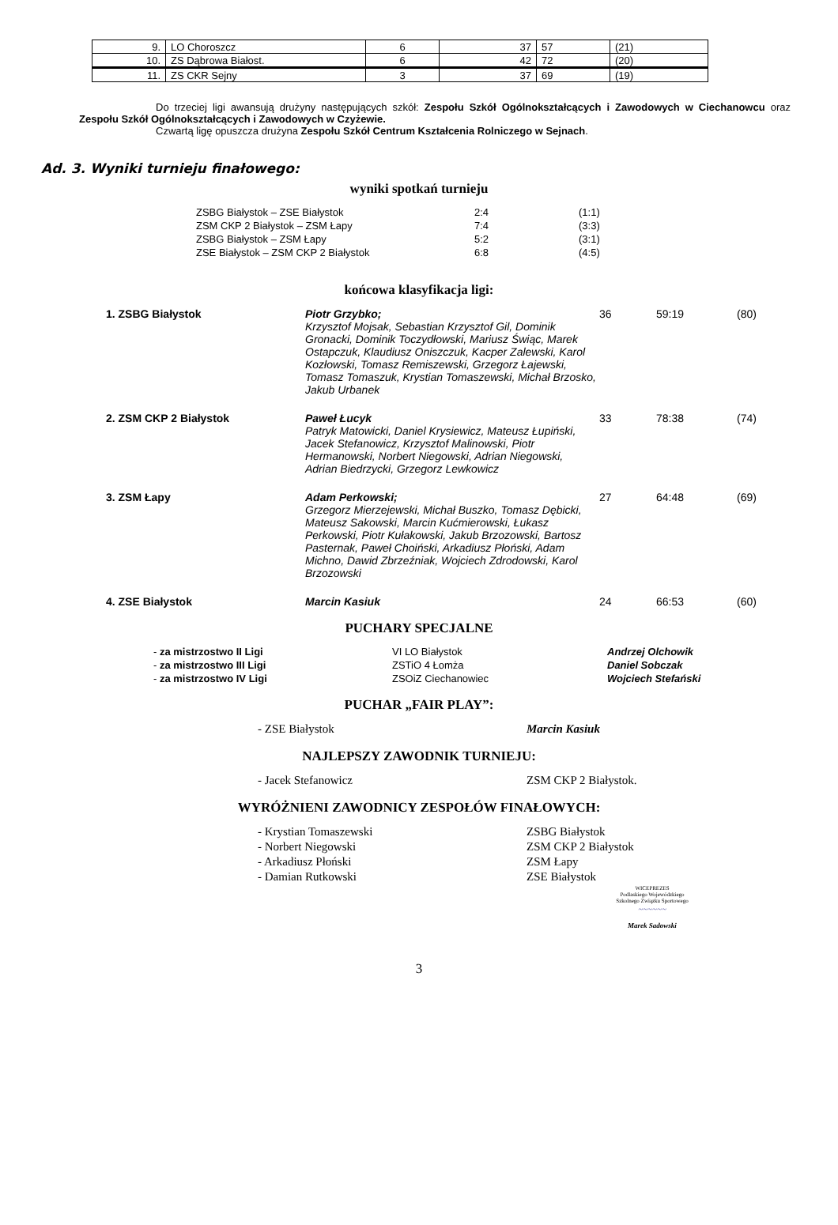| 9. | LO Choroszcz | 6 | 37 | 57 | (21) |
| 10. | ZS Dąbrowa Białost. | 6 | 42 | 72 | (20) |
| 11. | ZS CKR Sejny | 3 | 37 | 69 | (19) |
Do trzeciej ligi awansują drużyny następujących szkół: Zespołu Szkół Ogólnokształcących i Zawodowych w Ciechanowcu oraz Zespołu Szkół Ogólnokształcących i Zawodowych w Czyżewie.
Czwartą ligę opuszcza drużyna Zespołu Szkół Centrum Kształcenia Rolniczego w Sejnach.
Ad. 3. Wyniki turnieju finałowego:
wyniki spotkań turnieju
| ZSBG Białystok – ZSE Białystok | 2:4 | (1:1) |
| ZSM CKP 2 Białystok – ZSM Łapy | 7:4 | (3:3) |
| ZSBG Białystok – ZSM Łapy | 5:2 | (3:1) |
| ZSE Białystok – ZSM CKP 2 Białystok | 6:8 | (4:5) |
końcowa klasyfikacja ligi:
| 1. ZSBG Białystok | Piotr Grzybko; Krzysztof Mojsak, Sebastian Krzysztof Gil, Dominik Gronacki, Dominik Toczydłowski, Mariusz Świąc, Marek Ostapczuk, Klaudiusz Oniszczuk, Kacper Zalewski, Karol Kozłowski, Tomasz Remiszewski, Grzegorz Łajewski, Tomasz Tomaszuk, Krystian Tomaszewski, Michał Brzosko, Jakub Urbanek | 36 | 59:19 | (80) |
| 2. ZSM CKP 2 Białystok | Paweł Łucyk Patryk Matowicki, Daniel Krysiewicz, Mateusz Łupiński, Jacek Stefanowicz, Krzysztof Malinowski, Piotr Hermanowski, Norbert Niegowski, Adrian Niegowski, Adrian Biedrzycki, Grzegorz Lewkowicz | 33 | 78:38 | (74) |
| 3. ZSM Łapy | Adam Perkowski; Grzegorz Mierzejewski, Michał Buszko, Tomasz Dębicki, Mateusz Sakowski, Marcin Kućmierowski, Łukasz Perkowski, Piotr Kułakowski, Jakub Brzozowski, Bartosz Pasternak, Paweł Choiński, Arkadiusz Płoński, Adam Michno, Dawid Zbrzeźniak, Wojciech Zdrodowski, Karol Brzozowski | 27 | 64:48 | (69) |
| 4. ZSE Białystok | Marcin Kasiuk | 24 | 66:53 | (60) |
PUCHARY SPECJALNE
| - za mistrzostwo II Ligi | VI LO Białystok | Andrzej Olchowik |
| - za mistrzostwo III Ligi | ZSTiO 4 Łomża | Daniel Sobczak |
| - za mistrzostwo IV Ligi | ZSOiZ Ciechanowiec | Wojciech Stefański |
PUCHAR „FAIR PLAY”:
| - ZSE Białystok | Marcin Kasiuk |
NAJLEPSZY ZAWODNIK TURNIEJU:
| - Jacek Stefanowicz | ZSM CKP 2 Białystok. |
WYRÓŻNIENI ZAWODNICY ZESPOŁÓW FINAŁOWYCH:
| - Krystian Tomaszewski | ZSBG Białystok |
| - Norbert Niegowski | ZSM CKP 2 Białystok |
| - Arkadiusz Płoński | ZSM Łapy |
| - Damian Rutkowski | ZSE Białystok |
WICEPREZES
Podlaskiego Wojewódzkiego
Szkolnego Związku Sportowego
~~~~~~
Marek Sadowski
3